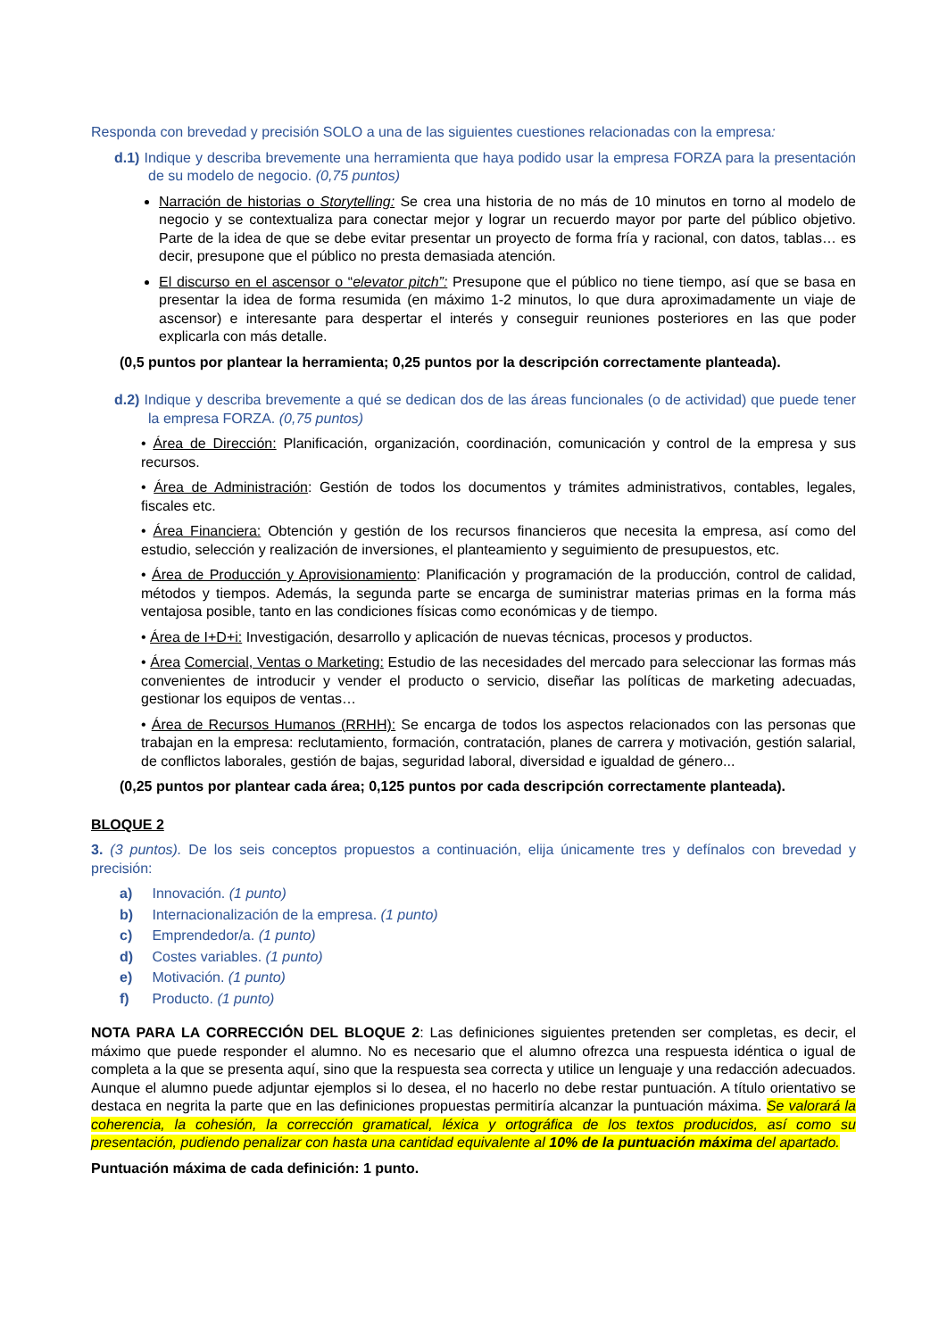Responda con brevedad y precisión SOLO a una de las siguientes cuestiones relacionadas con la empresa:
d.1) Indique y describa brevemente una herramienta que haya podido usar la empresa FORZA para la presentación de su modelo de negocio. (0,75 puntos)
Narración de historias o Storytelling: Se crea una historia de no más de 10 minutos en torno al modelo de negocio y se contextualiza para conectar mejor y lograr un recuerdo mayor por parte del público objetivo. Parte de la idea de que se debe evitar presentar un proyecto de forma fría y racional, con datos, tablas… es decir, presupone que el público no presta demasiada atención.
El discurso en el ascensor o “elevator pitch”: Presupone que el público no tiene tiempo, así que se basa en presentar la idea de forma resumida (en máximo 1-2 minutos, lo que dura aproximadamente un viaje de ascensor) e interesante para despertar el interés y conseguir reuniones posteriores en las que poder explicarla con más detalle.
(0,5 puntos por plantear la herramienta; 0,25 puntos por la descripción correctamente planteada).
d.2) Indique y describa brevemente a qué se dedican dos de las áreas funcionales (o de actividad) que puede tener la empresa FORZA. (0,75 puntos)
• Área de Dirección: Planificación, organización, coordinación, comunicación y control de la empresa y sus recursos.
• Área de Administración: Gestión de todos los documentos y trámites administrativos, contables, legales, fiscales etc.
• Área Financiera: Obtención y gestión de los recursos financieros que necesita la empresa, así como del estudio, selección y realización de inversiones, el planteamiento y seguimiento de presupuestos, etc.
• Área de Producción y Aprovisionamiento: Planificación y programación de la producción, control de calidad, métodos y tiempos. Además, la segunda parte se encarga de suministrar materias primas en la forma más ventajosa posible, tanto en las condiciones físicas como económicas y de tiempo.
• Área de I+D+i: Investigación, desarrollo y aplicación de nuevas técnicas, procesos y productos.
• Área Comercial, Ventas o Marketing: Estudio de las necesidades del mercado para seleccionar las formas más convenientes de introducir y vender el producto o servicio, diseñar las políticas de marketing adecuadas, gestionar los equipos de ventas…
• Área de Recursos Humanos (RRHH): Se encarga de todos los aspectos relacionados con las personas que trabajan en la empresa: reclutamiento, formación, contratación, planes de carrera y motivación, gestión salarial, de conflictos laborales, gestión de bajas, seguridad laboral, diversidad e igualdad de género...
(0,25 puntos por plantear cada área; 0,125 puntos por cada descripción correctamente planteada).
BLOQUE 2
3. (3 puntos). De los seis conceptos propuestos a continuación, elija únicamente tres y defínalos con brevedad y precisión:
a) Innovación. (1 punto)
b) Internacionalización de la empresa. (1 punto)
c) Emprendedor/a. (1 punto)
d) Costes variables. (1 punto)
e) Motivación. (1 punto)
f) Producto. (1 punto)
NOTA PARA LA CORRECCIÓN DEL BLOQUE 2: Las definiciones siguientes pretenden ser completas, es decir, el máximo que puede responder el alumno. No es necesario que el alumno ofrezca una respuesta idéntica o igual de completa a la que se presenta aquí, sino que la respuesta sea correcta y utilice un lenguaje y una redacción adecuados. Aunque el alumno puede adjuntar ejemplos si lo desea, el no hacerlo no debe restar puntuación. A título orientativo se destaca en negrita la parte que en las definiciones propuestas permitiría alcanzar la puntuación máxima. Se valorará la coherencia, la cohesión, la corrección gramatical, léxica y ortográfica de los textos producidos, así como su presentación, pudiendo penalizar con hasta una cantidad equivalente al 10% de la puntuación máxima del apartado.
Puntuación máxima de cada definición: 1 punto.